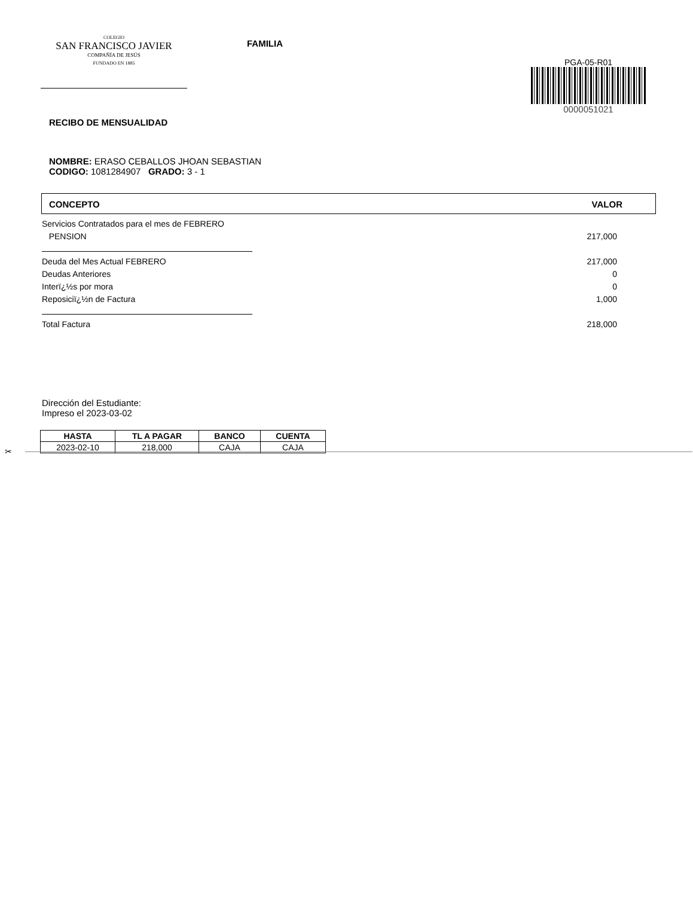COLEGIO
SAN FRANCISCO JAVIER
COMPAÑÍA DE JESÚS
FUNDADO EN 1885
FAMILIA
PGA-05-R01
0000051021
RECIBO DE MENSUALIDAD
NOMBRE: ERASO CEBALLOS JHOAN SEBASTIAN
CODIGO: 1081284907 GRADO: 3 - 1
CONCEPTO VALOR
Servicios Contratados para el mes de FEBRERO
PENSION 217,000
Deuda del Mes Actual FEBRERO 217,000
Deudas Anteriores 0
Interï¿½s por mora 0
Reposiciï¿½n de Factura 1,000
Total Factura 218,000
Dirección del Estudiante:
Impreso el 2023-03-02
| HASTA | TL A PAGAR | BANCO | CUENTA |
| --- | --- | --- | --- |
| 2023-02-10 | 218,000 | CAJA | CAJA |
✂